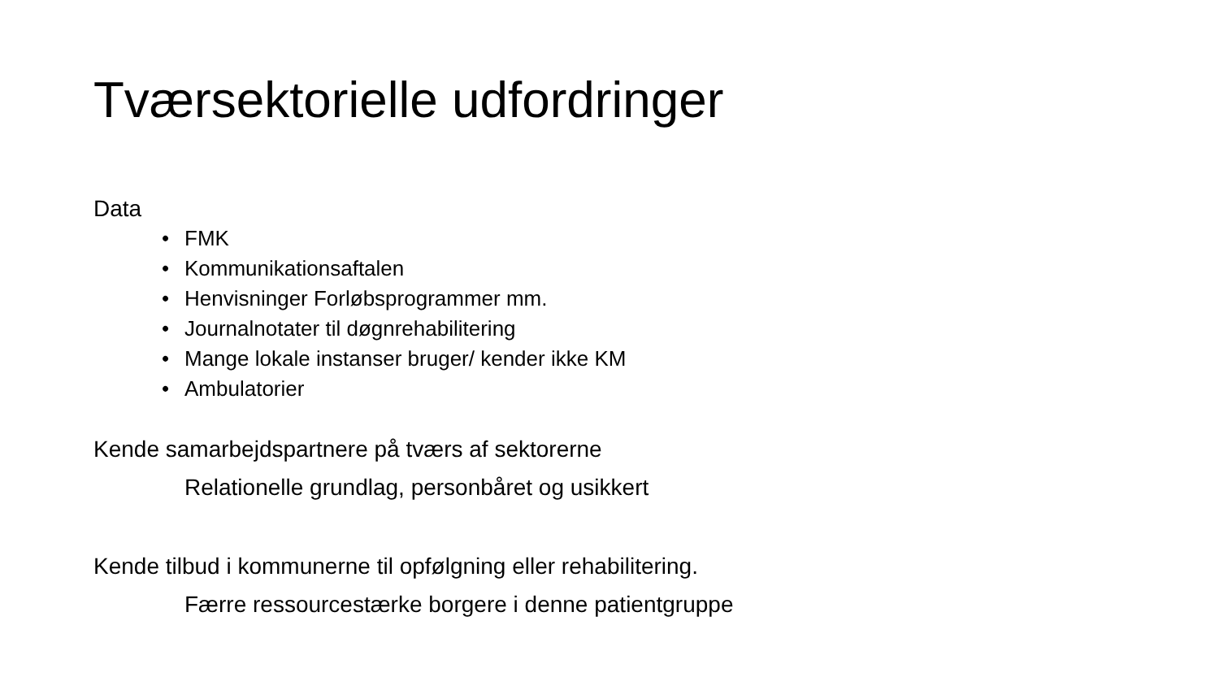Tværsektorielle udfordringer
Data
• FMK
• Kommunikationsaftalen
• Henvisninger Forløbsprogrammer mm.
• Journalnotater til døgnrehabilitering
• Mange lokale instanser bruger/ kender ikke KM
• Ambulatorier
Kende samarbejdspartnere på tværs af sektorerne
Relationelle grundlag, personbåret og usikkert
Kende tilbud i kommunerne til opfølgning eller rehabilitering.
Færre ressourcestærke borgere i denne patientgruppe